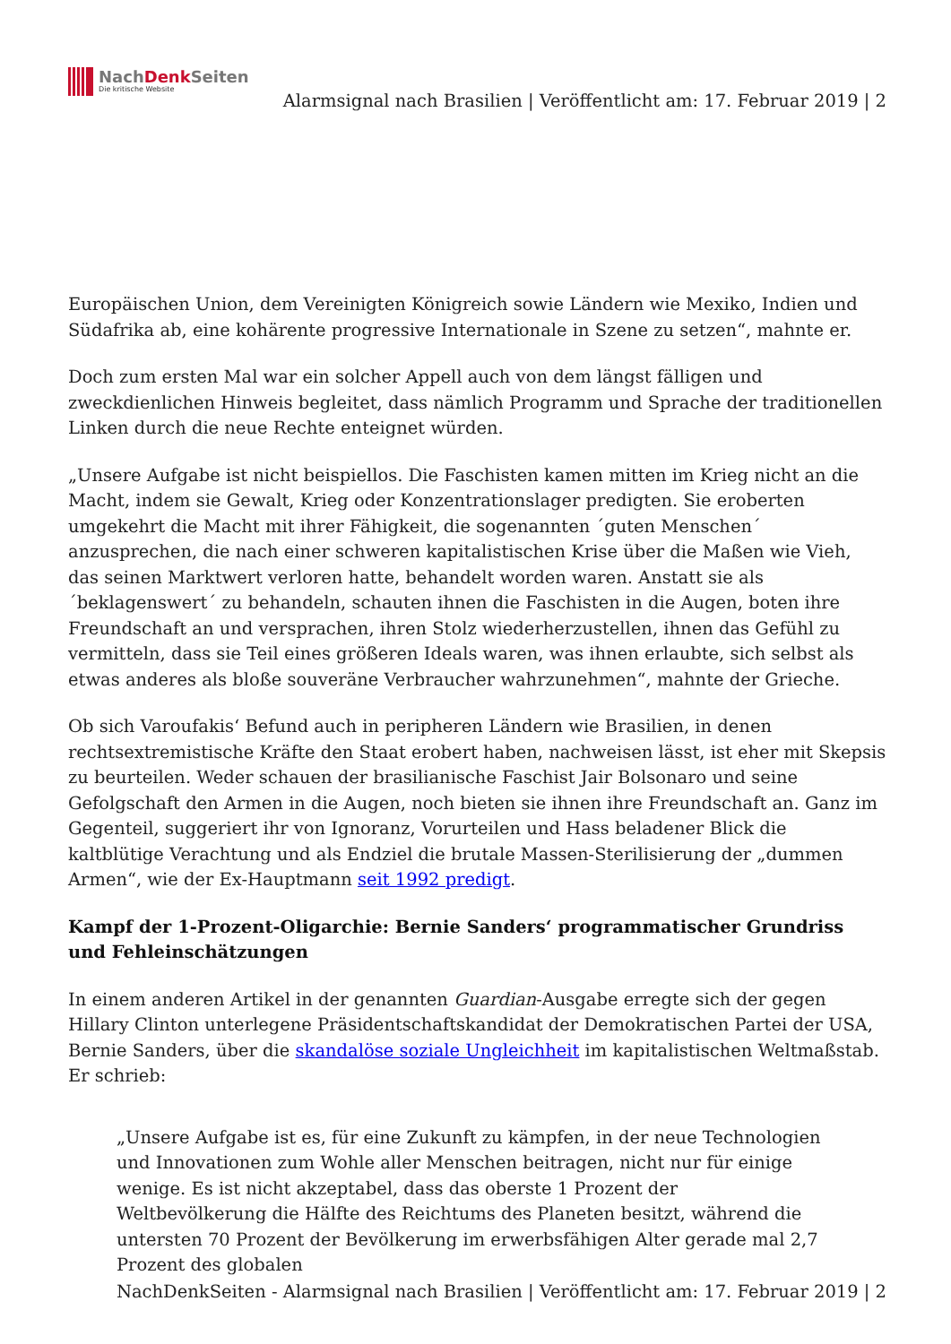NachDenk Seiten
Die kritische Website
Alarmsignal nach Brasilien | Veröffentlicht am: 17. Februar 2019 | 2
Europäischen Union, dem Vereinigten Königreich sowie Ländern wie Mexiko, Indien und Südafrika ab, eine kohärente progressive Internationale in Szene zu setzen“, mahnte er.
Doch zum ersten Mal war ein solcher Appell auch von dem längst fälligen und zweckdienlichen Hinweis begleitet, dass nämlich Programm und Sprache der traditionellen Linken durch die neue Rechte enteignet würden.
„Unsere Aufgabe ist nicht beispiellos. Die Faschisten kamen mitten im Krieg nicht an die Macht, indem sie Gewalt, Krieg oder Konzentrationslager predigten. Sie eroberten umgekehrt die Macht mit ihrer Fähigkeit, die sogenannten ´guten Menschen´ anzusprechen, die nach einer schweren kapitalistischen Krise über die Maßen wie Vieh, das seinen Marktwert verloren hatte, behandelt worden waren. Anstatt sie als ´beklagenswert´ zu behandeln, schauten ihnen die Faschisten in die Augen, boten ihre Freundschaft an und versprachen, ihren Stolz wiederherzustellen, ihnen das Gefühl zu vermitteln, dass sie Teil eines größeren Ideals waren, was ihnen erlaubte, sich selbst als etwas anderes als bloße souveräne Verbraucher wahrzunehmen“, mahnte der Grieche.
Ob sich Varoufakis‘ Befund auch in peripheren Ländern wie Brasilien, in denen rechtsextremistische Kräfte den Staat erobert haben, nachweisen lässt, ist eher mit Skepsis zu beurteilen. Weder schauen der brasilianische Faschist Jair Bolsonaro und seine Gefolgschaft den Armen in die Augen, noch bieten sie ihnen ihre Freundschaft an. Ganz im Gegenteil, suggeriert ihr von Ignoranz, Vorurteilen und Hass beladener Blick die kaltblütige Verachtung und als Endziel die brutale Massen-Sterilisierung der „dummen Armen“, wie der Ex-Hauptmann seit 1992 predigt.
Kampf der 1-Prozent-Oligarchie: Bernie Sanders‘ programmatischer Grundriss und Fehleinschätzungen
In einem anderen Artikel in der genannten Guardian-Ausgabe erregte sich der gegen Hillary Clinton unterlegene Präsidentschaftskandidat der Demokratischen Partei der USA, Bernie Sanders, über die skandalöse soziale Ungleichheit im kapitalistischen Weltmaßstab. Er schrieb:
„Unsere Aufgabe ist es, für eine Zukunft zu kämpfen, in der neue Technologien und Innovationen zum Wohle aller Menschen beitragen, nicht nur für einige wenige. Es ist nicht akzeptabel, dass das oberste 1 Prozent der Weltbevölkerung die Hälfte des Reichtums des Planeten besitzt, während die untersten 70 Prozent der Bevölkerung im erwerbsfähigen Alter gerade mal 2,7 Prozent des globalen
NachDenkSeiten - Alarmsignal nach Brasilien | Veröffentlicht am: 17. Februar 2019 | 2